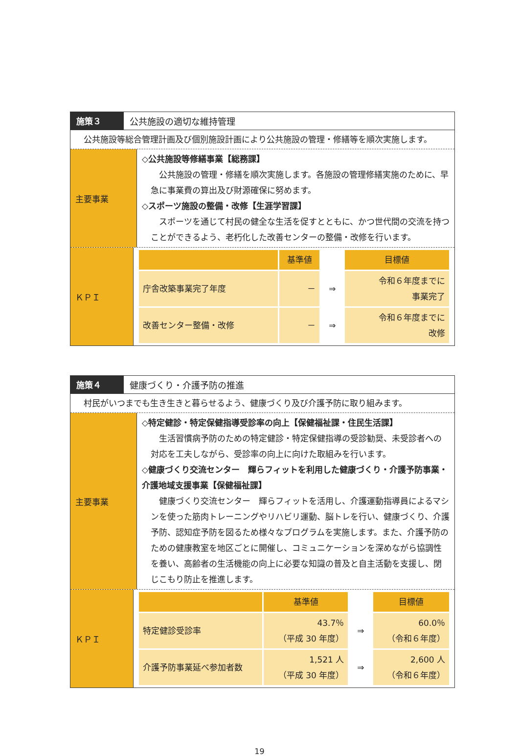施策３ 公共施設の適切な維持管理
公共施設等総合管理計画及び個別施設計画により公共施設の管理・修繕等を順次実施します。
主要事業
◇公共施設等修繕事業【総務課】
公共施設の管理・修繕を順次実施します。各施設の管理修繕実施のために、早急に事業費の算出及び財源確保に努めます。
◇スポーツ施設の整備・改修【生涯学習課】
スポーツを通じて村民の健全な生活を促すとともに、かつ世代間の交流を持つことができるよう、老朽化した改善センターの整備・改修を行います。
ＫＰＩ
| | 基準値 | | 目標値 |
| --- | --- | --- | --- |
| 庁舎改築事業完了年度 | － | ⇒ | 令和６年度までに 事業完了 |
| 改善センター整備・改修 | － | ⇒ | 令和６年度までに 改修 |
施策４ 健康づくり・介護予防の推進
村民がいつまでも生き生きと暮らせるよう、健康づくり及び介護予防に取り組みます。
主要事業
◇特定健診・特定保健指導受診率の向上【保健福祉課・住民生活課】
生活習慣病予防のための特定健診・特定保健指導の受診勧奨、未受診者への対応を工夫しながら、受診率の向上に向けた取組みを行います。
◇健康づくり交流センター　輝らフィットを利用した健康づくり・介護予防事業・介護地域支援事業【保健福祉課】
健康づくり交流センター　輝らフィットを活用し、介護運動指導員によるマシンを使った筋肉トレーニングやリハビリ運動、脳トレを行い、健康づくり、介護予防、認知症予防を図るため様々なプログラムを実施します。また、介護予防のための健康教室を地区ごとに開催し、コミュニケーションを深めながら協調性を養い、高齢者の生活機能の向上に必要な知識の普及と自主活動を支援し、閉じこもり防止を推進します。
ＫＰＩ
| | 基準値 | | 目標値 |
| --- | --- | --- | --- |
| 特定健診受診率 | 43.7％ （平成 30 年度） | ⇒ | 60.0％ （令和６年度） |
| 介護予防事業延べ参加者数 | 1,521 人 （平成 30 年度） | ⇒ | 2,600 人 （令和６年度） |
19